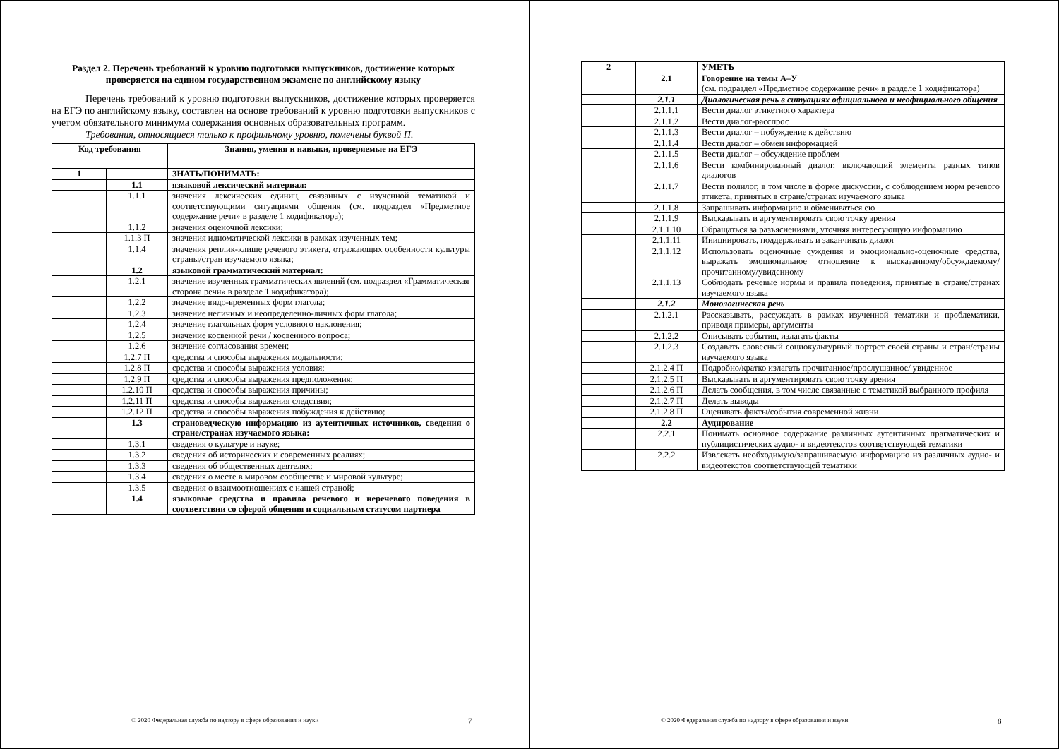Раздел 2. Перечень требований к уровню подготовки выпускников, достижение которых проверяется на едином государственном экзамене по английскому языку
Перечень требований к уровню подготовки выпускников, достижение которых проверяется на ЕГЭ по английскому языку, составлен на основе требований к уровню подготовки выпускников с учетом обязательного минимума содержания основных образовательных программ.
Требования, относящиеся только к профильному уровню, помечены буквой П.
| Код требования | | Знания, умения и навыки, проверяемые на ЕГЭ |
| --- | --- | --- |
| 1 | | ЗНАТЬ/ПОНИМАТЬ: |
| | 1.1 | языковой лексический материал: |
| | 1.1.1 | значения лексических единиц, связанных с изученной тематикой и соответствующими ситуациями общения (см. подраздел «Предметное содержание речи» в разделе 1 кодификатора); |
| | 1.1.2 | значения оценочной лексики; |
| | 1.1.3 П | значения идиоматической лексики в рамках изученных тем; |
| | 1.1.4 | значения реплик-клише речевого этикета, отражающих особенности культуры страны/стран изучаемого языка; |
| | 1.2 | языковой грамматический материал: |
| | 1.2.1 | значение изученных грамматических явлений (см. подраздел «Грамматическая сторона речи» в разделе 1 кодификатора); |
| | 1.2.2 | значение видо-временных форм глагола; |
| | 1.2.3 | значение неличных и неопределенно-личных форм глагола; |
| | 1.2.4 | значение глагольных форм условного наклонения; |
| | 1.2.5 | значение косвенной речи / косвенного вопроса; |
| | 1.2.6 | значение согласования времен; |
| | 1.2.7 П | средства и способы выражения модальности; |
| | 1.2.8 П | средства и способы выражения условия; |
| | 1.2.9 П | средства и способы выражения предположения; |
| | 1.2.10 П | средства и способы выражения причины; |
| | 1.2.11 П | средства и способы выражения следствия; |
| | 1.2.12 П | средства и способы выражения побуждения к действию; |
| | 1.3 | страноведческую информацию из аутентичных источников, сведения о стране/странах изучаемого языка: |
| | 1.3.1 | сведения о культуре и науке; |
| | 1.3.2 | сведения об исторических и современных реалиях; |
| | 1.3.3 | сведения об общественных деятелях; |
| | 1.3.4 | сведения о месте в мировом сообществе и мировой культуре; |
| | 1.3.5 | сведения о взаимоотношениях с нашей страной; |
| | 1.4 | языковые средства и правила речевого и неречевого поведения в соответствии со сферой общения и социальным статусом партнера |
© 2020 Федеральная служба по надзору в сфере образования и науки 7
| 2 | | УМЕТЬ |
| | 2.1 | Говорение на темы А–У (см. подраздел «Предметное содержание речи» в разделе 1 кодификатора) |
| | 2.1.1 | Диалогическая речь в ситуациях официального и неофициального общения |
| | 2.1.1.1 | Вести диалог этикетного характера |
| | 2.1.1.2 | Вести диалог-расспрос |
| | 2.1.1.3 | Вести диалог – побуждение к действию |
| | 2.1.1.4 | Вести диалог – обмен информацией |
| | 2.1.1.5 | Вести диалог – обсуждение проблем |
| | 2.1.1.6 | Вести комбинированный диалог, включающий элементы разных типов диалогов |
| | 2.1.1.7 | Вести полилог, в том числе в форме дискуссии, с соблюдением норм речевого этикета, принятых в стране/странах изучаемого языка |
| | 2.1.1.8 | Запрашивать информацию и обмениваться ею |
| | 2.1.1.9 | Высказывать и аргументировать свою точку зрения |
| | 2.1.1.10 | Обращаться за разъяснениями, уточняя интересующую информацию |
| | 2.1.1.11 | Инициировать, поддерживать и заканчивать диалог |
| | 2.1.1.12 | Использовать оценочные суждения и эмоционально-оценочные средства, выражать эмоциональное отношение к высказанному/обсуждаемому/прочитанному/увиденному |
| | 2.1.1.13 | Соблюдать речевые нормы и правила поведения, принятые в стране/странах изучаемого языка |
| | 2.1.2 | Монологическая речь |
| | 2.1.2.1 | Рассказывать, рассуждать в рамках изученной тематики и проблематики, приводя примеры, аргументы |
| | 2.1.2.2 | Описывать события, излагать факты |
| | 2.1.2.3 | Создавать словесный социокультурный портрет своей страны и стран/страны изучаемого языка |
| | 2.1.2.4 П | Подробно/кратко излагать прочитанное/прослушанное/ увиденное |
| | 2.1.2.5 П | Высказывать и аргументировать свою точку зрения |
| | 2.1.2.6 П | Делать сообщения, в том числе связанные с тематикой выбранного профиля |
| | 2.1.2.7 П | Делать выводы |
| | 2.1.2.8 П | Оценивать факты/события современной жизни |
| | 2.2 | Аудирование |
| | 2.2.1 | Понимать основное содержание различных аутентичных прагматических и публицистических аудио- и видеотекстов соответствующей тематики |
| | 2.2.2 | Извлекать необходимую/запрашиваемую информацию из различных аудио- и видеотекстов соответствующей тематики |
© 2020 Федеральная служба по надзору в сфере образования и науки 8